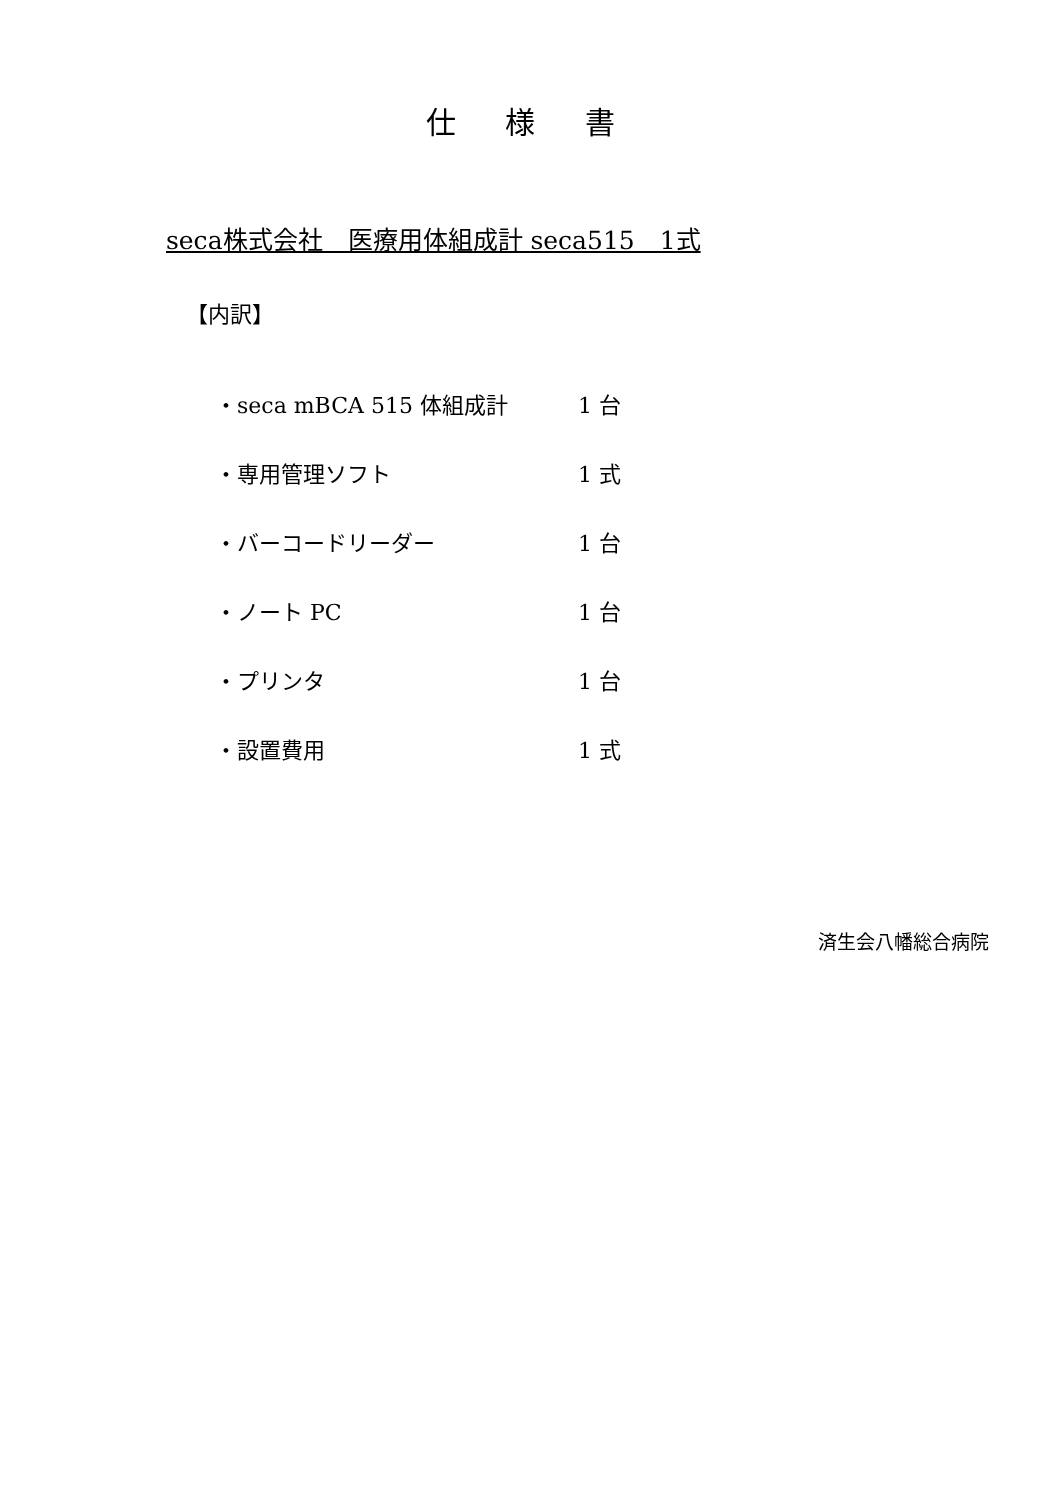仕 様 書
seca株式会社　医療用体組成計 seca515　1式
【内訳】
| ・seca mBCA 515 体組成計 | 1 台 |
| ・専用管理ソフト | 1 式 |
| ・バーコードリーダー | 1 台 |
| ・ノート PC | 1 台 |
| ・プリンタ | 1 台 |
| ・設置費用 | 1 式 |
済生会八幡総合病院